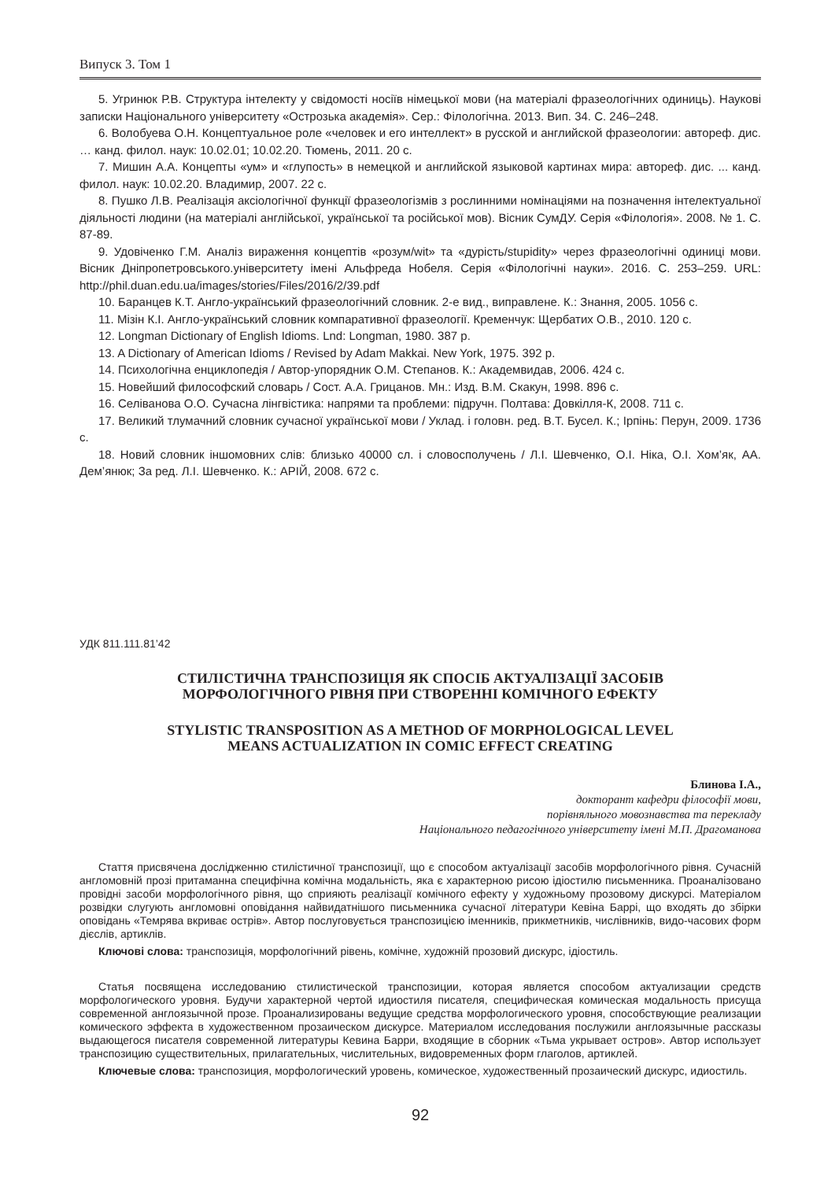Випуск 3. Том 1
5. Угринюк Р.В. Структура інтелекту у свідомості носіїв німецької мови (на матеріалі фразеологічних одиниць). Наукові записки Національного університету «Острозька академія». Сер.: Філологічна. 2013. Вип. 34. С. 246–248.
6. Волобуева О.Н. Концептуальное роле «человек и его интеллект» в русской и английской фразеологии: автореф. дис. … канд. филол. наук: 10.02.01; 10.02.20. Тюмень, 2011. 20 с.
7. Мишин А.А. Концепты «ум» и «глупость» в немецкой и английской языковой картинах мира: автореф. дис. ... канд. филол. наук: 10.02.20. Владимир, 2007. 22 с.
8. Пушко Л.В. Реалізація аксіологічної функції фразеологізмів з рослинними номінаціями на позначення інтелектуальної діяльності людини (на матеріалі англійської, української та російської мов). Вісник СумДУ. Серія «Філологія». 2008. № 1. С. 87-89.
9. Удовіченко Г.М. Аналіз вираження концептів «розум/wit» та «дурість/stupidity» через фразеологічні одиниці мови. Вісник Дніпропетровського.університету імені Альфреда Нобеля. Серія «Філологічні науки». 2016. С. 253–259. URL: http://phil.duan.edu.ua/images/stories/Files/2016/2/39.pdf
10. Баранцев К.Т. Англо-український фразеологічний словник. 2-е вид., виправлене. К.: Знання, 2005. 1056 с.
11. Мізін К.І. Англо-український словник компаративної фразеології. Кременчук: Щербатих О.В., 2010. 120 с.
12. Longman Dictionary of English Idioms. Lnd: Longman, 1980. 387 p.
13. A Dictionary of American Idioms / Revised by Adam Makkai. New York, 1975. 392 p.
14. Психологічна енциклопедія / Автор-упорядник О.М. Степанов. К.: Академвидав, 2006. 424 с.
15. Новейший философский словарь / Сост. А.А. Грицанов. Мн.: Изд. В.М. Скакун, 1998. 896 с.
16. Селіванова О.О. Сучасна лінгвістика: напрями та проблеми: підручн. Полтава: Довкілля-К, 2008. 711 с.
17. Великий тлумачний словник сучасної української мови / Уклад. і головн. ред. В.Т. Бусел. К.; Ірпінь: Перун, 2009. 1736 с.
18. Новий словник іншомовних слів: близько 40000 сл. і словосполучень / Л.І. Шевченко, О.І. Ніка, О.І. Хом’як, АА. Дем’янюк; За ред. Л.І. Шевченко. К.: АРІЙ, 2008. 672 с.
УДК 811.111.81’42
СТИЛІСТИЧНА ТРАНСПОЗИЦІЯ ЯК СПОСІБ АКТУАЛІЗАЦІЇ ЗАСОБІВ
МОРФОЛОГІЧНОГО РІВНЯ ПРИ СТВОРЕННІ КОМІЧНОГО ЕФЕКТУ
STYLISTIC TRANSPOSITION AS A METHOD OF MORPHOLOGICAL LEVEL
MEANS ACTUALIZATION IN COMIC EFFECT CREATING
Блинова І.А.,
докторант кафедри філософії мови,
порівняльного мовознавства та перекладу
Національного педагогічного університету імені М.П. Драгоманова
Стаття присвячена дослідженню стилістичної транспозиції, що є способом актуалізації засобів морфологічного рівня. Сучасній англомовній прозі притаманна специфічна комічна модальність, яка є характерною рисою ідіостилю письменника. Проаналізовано провідні засоби морфологічного рівня, що сприяють реалізації комічного ефекту у художньому прозовому дискурсі. Матеріалом розвідки слугують англомовні оповідання найвидатнішого письменника сучасної літератури Кевіна Баррі, що входять до збірки оповідань «Темрява вкриває острів». Автор послуговується транспозицією іменників, прикметників, числівників, видо-часових форм дієслів, артиклів.
Ключові слова: транспозиція, морфологічний рівень, комічне, художній прозовий дискурс, ідіостиль.
Статья посвящена исследованию стилистической транспозиции, которая является способом актуализации средств морфологического уровня. Будучи характерной чертой идиостиля писателя, специфическая комическая модальность присуща современной англоязычной прозе. Проанализированы ведущие средства морфологического уровня, способствующие реализации комического эффекта в художественном прозаическом дискурсе. Материалом исследования послужили англоязычные рассказы выдающегося писателя современной литературы Кевина Барри, входящие в сборник «Тьма укрывает остров». Автор использует транспозицию существительных, прилагательных, числительных, видовременных форм глаголов, артиклей.
Ключевые слова: транспозиция, морфологический уровень, комическое, художественный прозаический дискурс, идиостиль.
92